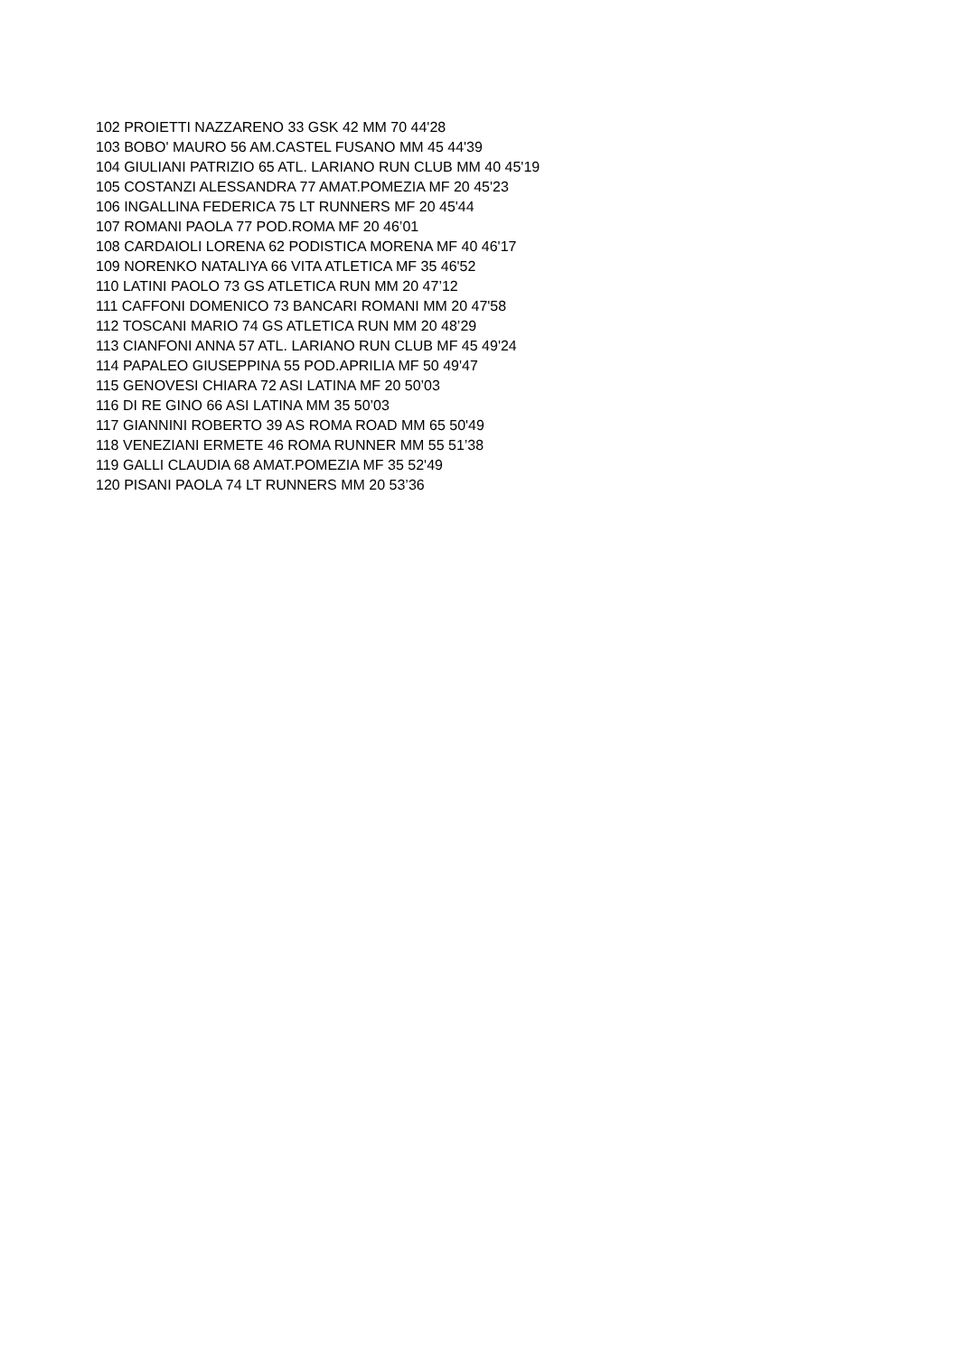102 PROIETTI NAZZARENO 33 GSK 42 MM 70 44'28
103 BOBO' MAURO 56 AM.CASTEL FUSANO MM 45 44'39
104 GIULIANI PATRIZIO 65 ATL. LARIANO RUN CLUB MM 40 45'19
105 COSTANZI ALESSANDRA 77 AMAT.POMEZIA MF 20 45'23
106 INGALLINA FEDERICA 75 LT RUNNERS MF 20 45'44
107 ROMANI PAOLA 77 POD.ROMA MF 20 46’01
108 CARDAIOLI LORENA 62 PODISTICA MORENA MF 40 46'17
109 NORENKO NATALIYA 66 VITA ATLETICA MF 35 46'52
110 LATINI PAOLO 73 GS ATLETICA RUN MM 20 47’12
111 CAFFONI DOMENICO 73 BANCARI ROMANI MM 20 47'58
112 TOSCANI MARIO 74 GS ATLETICA RUN MM 20 48’29
113 CIANFONI ANNA 57 ATL. LARIANO RUN CLUB MF 45 49'24
114 PAPALEO GIUSEPPINA 55 POD.APRILIA MF 50 49'47
115 GENOVESI CHIARA 72 ASI LATINA MF 20 50’03
116 DI RE GINO 66 ASI LATINA MM 35 50’03
117 GIANNINI ROBERTO 39 AS ROMA ROAD MM 65 50'49
118 VENEZIANI ERMETE 46 ROMA RUNNER MM 55 51’38
119 GALLI CLAUDIA 68 AMAT.POMEZIA MF 35 52'49
120 PISANI PAOLA 74 LT RUNNERS MM 20 53’36